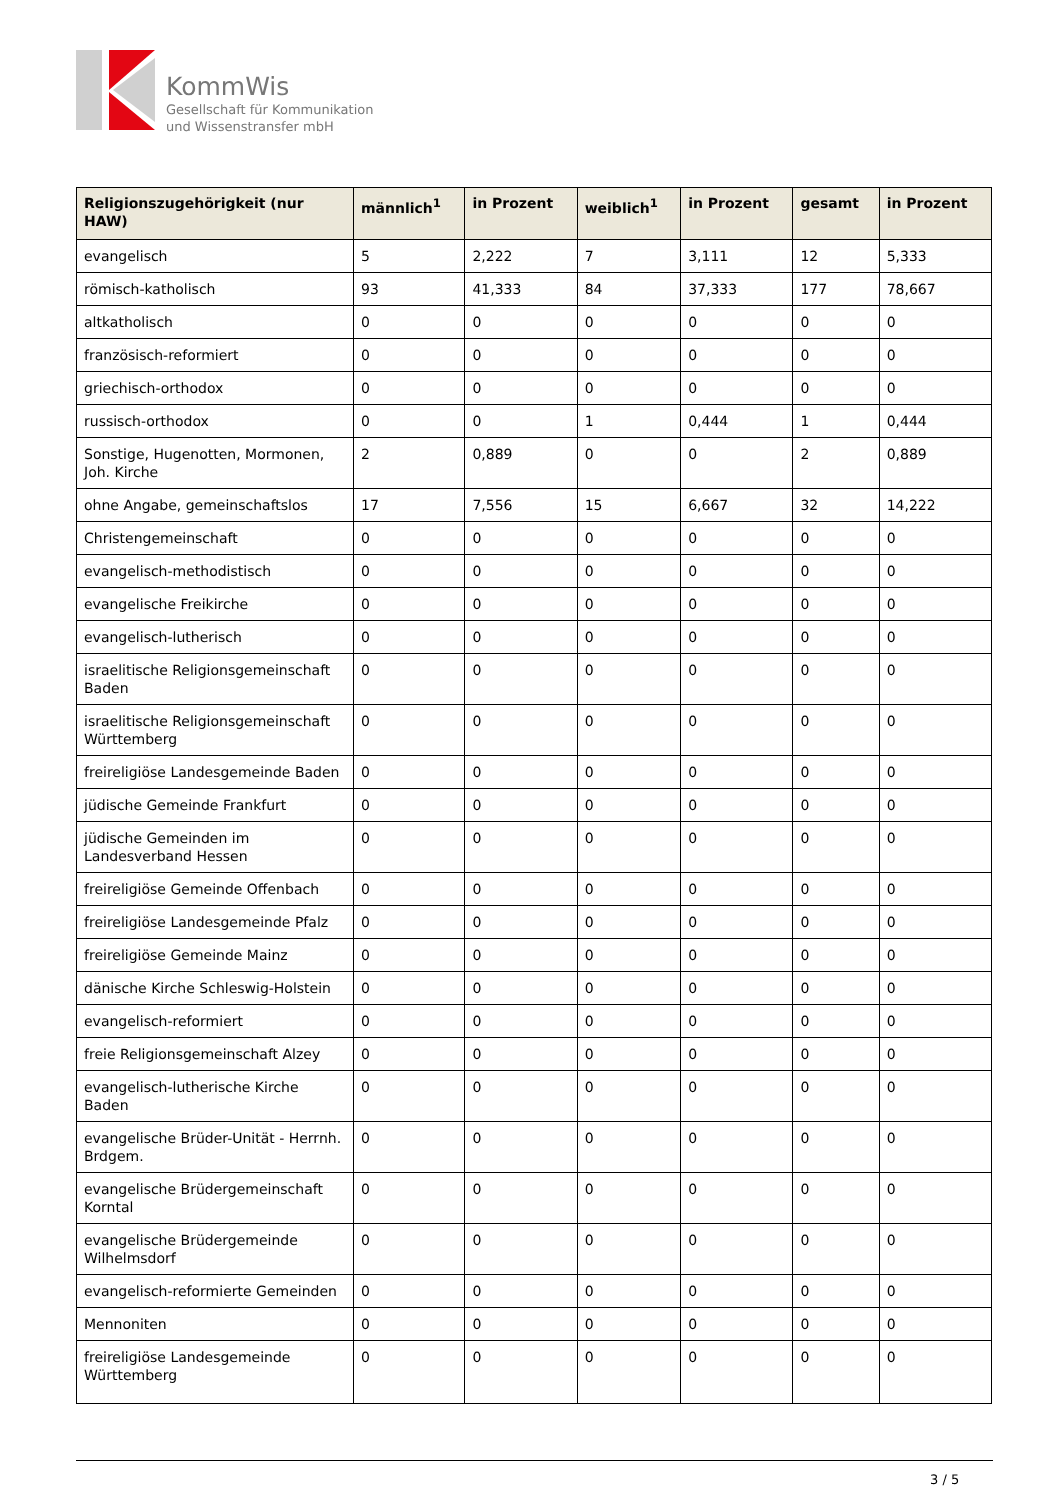KommWis
Gesellschaft für Kommunikation
und Wissenstransfer mbH
| Religionszugehörigkeit (nur HAW) | männlich<sup>1</sup> | in Prozent | weiblich<sup>1</sup> | in Prozent | gesamt | in Prozent |
| --- | --- | --- | --- | --- | --- | --- |
| evangelisch | 5 | 2,222 | 7 | 3,111 | 12 | 5,333 |
| römisch-katholisch | 93 | 41,333 | 84 | 37,333 | 177 | 78,667 |
| altkatholisch | 0 | 0 | 0 | 0 | 0 | 0 |
| französisch-reformiert | 0 | 0 | 0 | 0 | 0 | 0 |
| griechisch-orthodox | 0 | 0 | 0 | 0 | 0 | 0 |
| russisch-orthodox | 0 | 0 | 1 | 0,444 | 1 | 0,444 |
| Sonstige, Hugenotten, Mormonen, Joh. Kirche | 2 | 0,889 | 0 | 0 | 2 | 0,889 |
| ohne Angabe, gemeinschaftslos | 17 | 7,556 | 15 | 6,667 | 32 | 14,222 |
| Christengemeinschaft | 0 | 0 | 0 | 0 | 0 | 0 |
| evangelisch-methodistisch | 0 | 0 | 0 | 0 | 0 | 0 |
| evangelische Freikirche | 0 | 0 | 0 | 0 | 0 | 0 |
| evangelisch-lutherisch | 0 | 0 | 0 | 0 | 0 | 0 |
| israelitische Religionsgemeinschaft Baden | 0 | 0 | 0 | 0 | 0 | 0 |
| israelitische Religionsgemeinschaft Württemberg | 0 | 0 | 0 | 0 | 0 | 0 |
| freireligiöse Landesgemeinde Baden | 0 | 0 | 0 | 0 | 0 | 0 |
| jüdische Gemeinde Frankfurt | 0 | 0 | 0 | 0 | 0 | 0 |
| jüdische Gemeinden im Landesverband Hessen | 0 | 0 | 0 | 0 | 0 | 0 |
| freireligiöse Gemeinde Offenbach | 0 | 0 | 0 | 0 | 0 | 0 |
| freireligiöse Landesgemeinde Pfalz | 0 | 0 | 0 | 0 | 0 | 0 |
| freireligiöse Gemeinde Mainz | 0 | 0 | 0 | 0 | 0 | 0 |
| dänische Kirche Schleswig-Holstein | 0 | 0 | 0 | 0 | 0 | 0 |
| evangelisch-reformiert | 0 | 0 | 0 | 0 | 0 | 0 |
| freie Religionsgemeinschaft Alzey | 0 | 0 | 0 | 0 | 0 | 0 |
| evangelisch-lutherische Kirche Baden | 0 | 0 | 0 | 0 | 0 | 0 |
| evangelische Brüder-Unität - Herrnh. Brdgem. | 0 | 0 | 0 | 0 | 0 | 0 |
| evangelische Brüdergemeinschaft Korntal | 0 | 0 | 0 | 0 | 0 | 0 |
| evangelische Brüdergemeinde Wilhelmsdorf | 0 | 0 | 0 | 0 | 0 | 0 |
| evangelisch-reformierte Gemeinden | 0 | 0 | 0 | 0 | 0 | 0 |
| Mennoniten | 0 | 0 | 0 | 0 | 0 | 0 |
| freireligiöse Landesgemeinde Württemberg | 0 | 0 | 0 | 0 | 0 | 0 |
3 / 5